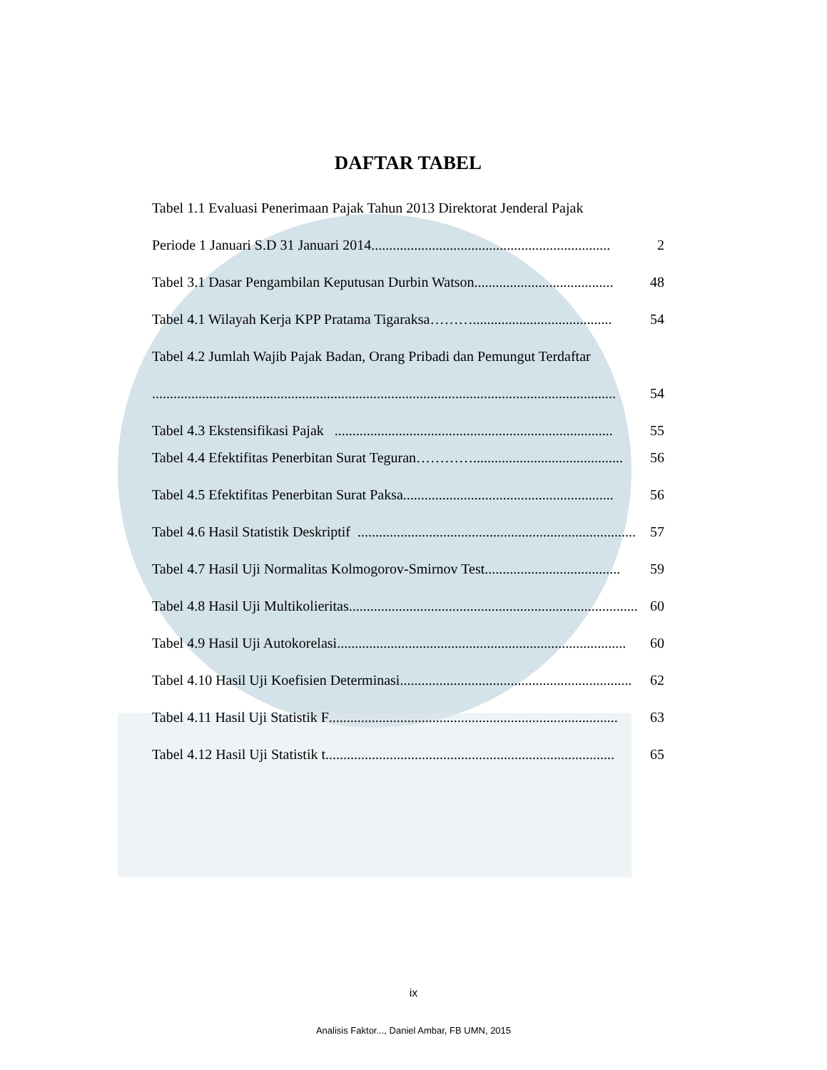DAFTAR TABEL
Tabel 1.1 Evaluasi Penerimaan Pajak Tahun 2013 Direktorat Jenderal Pajak
Periode 1 Januari S.D 31 Januari 2014................................................................... 2
Tabel 3.1 Dasar Pengambilan Keputusan Durbin Watson....................................... 48
Tabel 4.1 Wilayah Kerja KPP Pratama Tigaraksa ………....................................... 54
Tabel 4.2 Jumlah Wajib Pajak Badan, Orang Pribadi dan Pemungut Terdaftar
.................................................................................................................................. 54
Tabel 4.3 Ekstensifikasi Pajak .............................................................................. 55
Tabel 4.4 Efektifitas Penerbitan Surat Teguran ………….......................................... 56
Tabel 4.5 Efektifitas Penerbitan Surat Paksa........................................................... 56
Tabel 4.6 Hasil Statistik Deskriptif .............................................................................. 57
Tabel 4.7 Hasil Uji Normalitas Kolmogorov-Smirnov Test...................................... 59
Tabel 4.8 Hasil Uji Multikolieritas................................................................................. 60
Tabel 4.9 Hasil Uji Autokorelasi................................................................................. 60
Tabel 4.10 Hasil Uji Koefisien Determinasi................................................................. 62
Tabel 4.11 Hasil Uji Statistik F ................................................................................. 63
Tabel 4.12 Hasil Uji Statistik t ................................................................................. 65
ix
Analisis Faktor..., Daniel Ambar, FB UMN, 2015